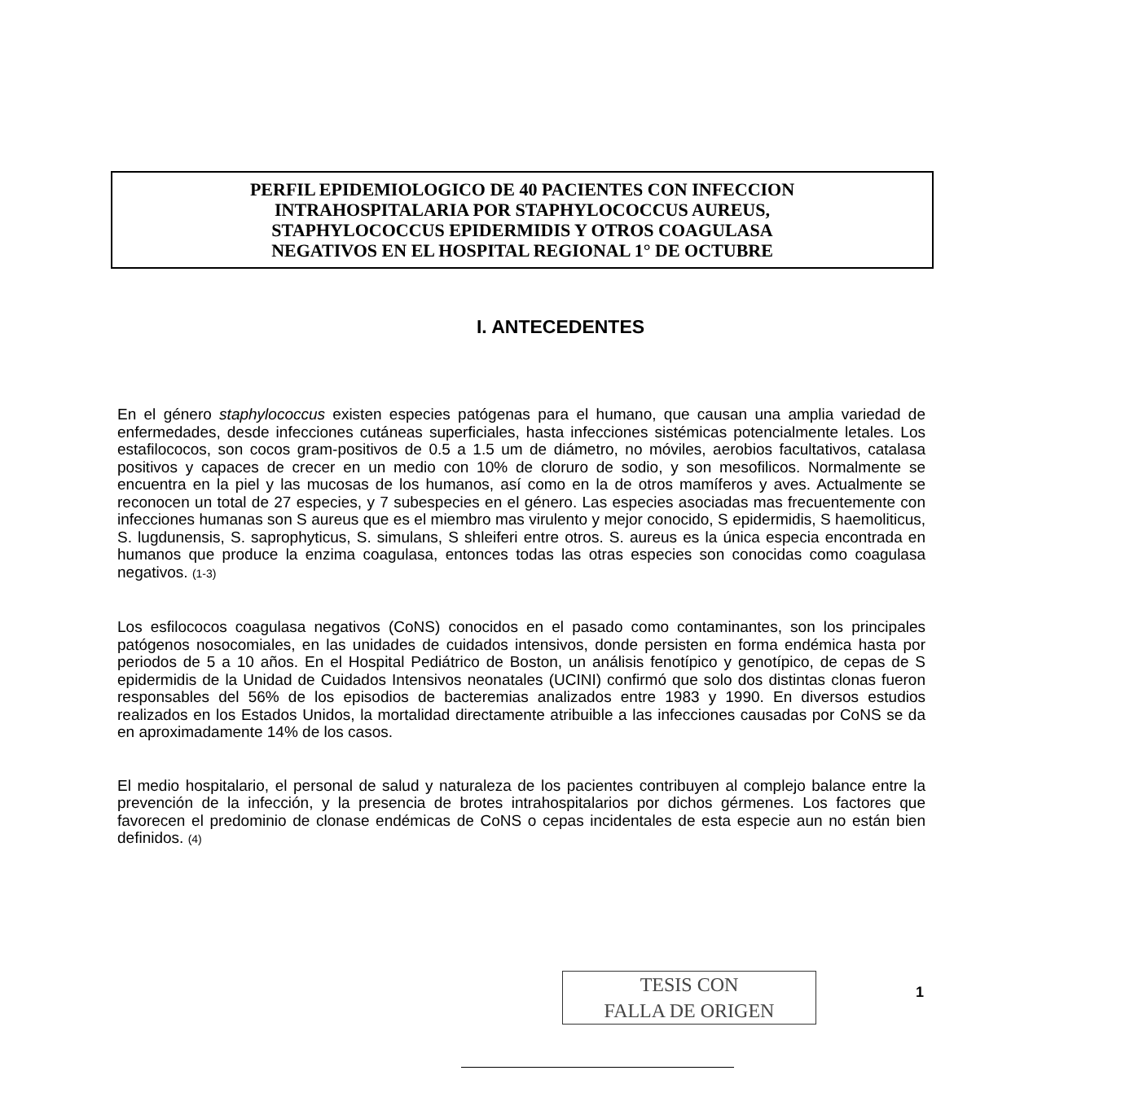PERFIL EPIDEMIOLOGICO DE 40 PACIENTES CON INFECCION
INTRAHOSPITALARIA POR STAPHYLOCOCCUS AUREUS,
STAPHYLOCOCCUS EPIDERMIDIS Y OTROS COAGULASA
NEGATIVOS EN EL HOSPITAL REGIONAL 1° DE OCTUBRE
I. ANTECEDENTES
En el género staphylococcus existen especies patógenas para el humano, que causan una amplia variedad de enfermedades, desde infecciones cutáneas superficiales, hasta infecciones sistémicas potencialmente letales. Los estafilococos, son cocos gram-positivos de 0.5 a 1.5 um de diámetro, no móviles, aerobios facultativos, catalasa positivos y capaces de crecer en un medio con 10% de cloruro de sodio, y son mesofilicos. Normalmente se encuentra en la piel y las mucosas de los humanos, así como en la de otros mamíferos y aves. Actualmente se reconocen un total de 27 especies, y 7 subespecies en el género. Las especies asociadas mas frecuentemente con infecciones humanas son S aureus que es el miembro mas virulento y mejor conocido, S epidermidis, S haemoliticus, S. lugdunensis, S. saprophyticus, S. simulans, S shleiferi entre otros. S. aureus es la única especia encontrada en humanos que produce la enzima coagulasa, entonces todas las otras especies son conocidas como coagulasa negativos. (1-3)
Los esfilococos coagulasa negativos (CoNS) conocidos en el pasado como contaminantes, son los principales patógenos nosocomiales, en las unidades de cuidados intensivos, donde persisten en forma endémica hasta por periodos de 5 a 10 años. En el Hospital Pediátrico de Boston, un análisis fenotípico y genotípico, de cepas de S epidermidis de la Unidad de Cuidados Intensivos neonatales (UCINI) confirmó que solo dos distintas clonas fueron responsables del 56% de los episodios de bacteremias analizados entre 1983 y 1990. En diversos estudios realizados en los Estados Unidos, la mortalidad directamente atribuible a las infecciones causadas por CoNS se da en aproximadamente 14% de los casos.
El medio hospitalario, el personal de salud y naturaleza de los pacientes contribuyen al complejo balance entre la prevención de la infección, y la presencia de brotes intrahospitalarios por dichos gérmenes. Los factores que favorecen el predominio de clonase endémicas de CoNS o cepas incidentales de esta especie aun no están bien definidos. (4)
TESIS CON
FALLA DE ORIGEN
1